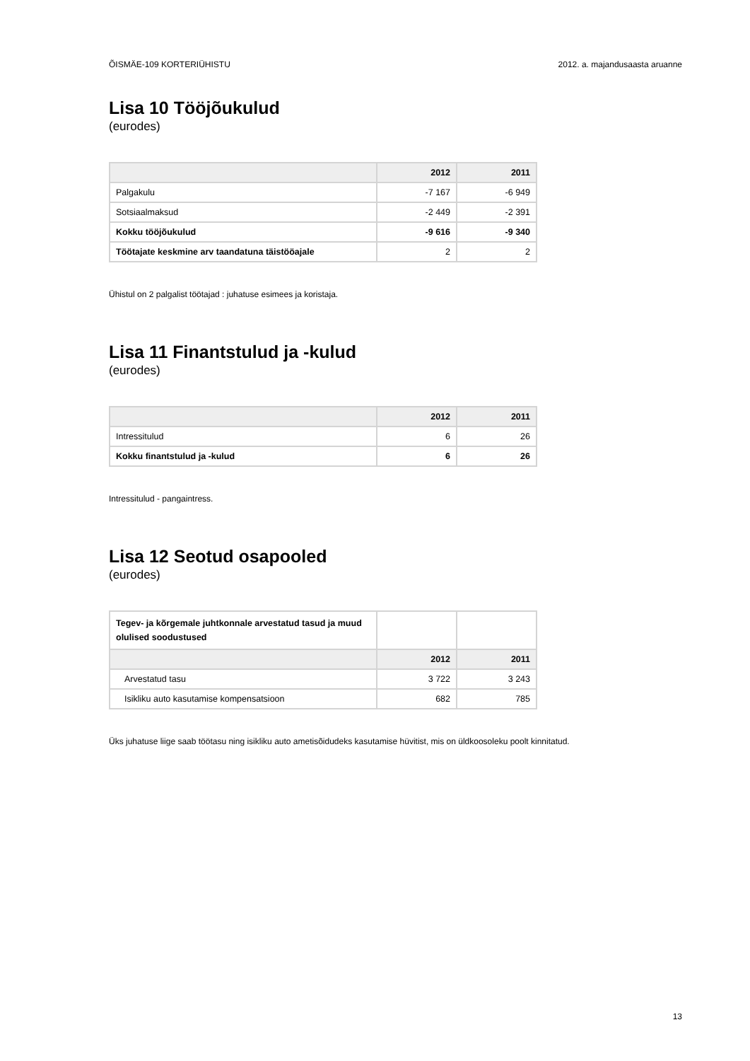ÕISMÄE-109 KORTERIÜHISTU 2012. a. majandusaasta aruanne
Lisa 10 Tööjõukulud
(eurodes)
| | 2012 | 2011 |
| --- | --- | --- |
| Palgakulu | -7 167 | -6 949 |
| Sotsiaalmaksud | -2 449 | -2 391 |
| Kokku tööjõukulud | -9 616 | -9 340 |
| Töötajate keskmine arv taandatuna täistööajale | 2 | 2 |
Ühistul on 2 palgalist töötajad : juhatuse esimees ja koristaja.
Lisa 11 Finantstulud ja -kulud
(eurodes)
| | 2012 | 2011 |
| --- | --- | --- |
| Intressitulud | 6 | 26 |
| Kokku finantstulud ja -kulud | 6 | 26 |
Intressitulud - pangaintress.
Lisa 12 Seotud osapooled
(eurodes)
| Tegev- ja kõrgemale juhtkonnale arvestatud tasud ja muud olulised soodustused | | |
| | 2012 | 2011 |
| Arvestatud tasu | 3 722 | 3 243 |
| Isikliku auto kasutamise kompensatsioon | 682 | 785 |
Üks juhatuse liige saab töötasu ning isikliku auto ametisõidudeks kasutamise hüvitist, mis on üldkoosoleku poolt kinnitatud.
13